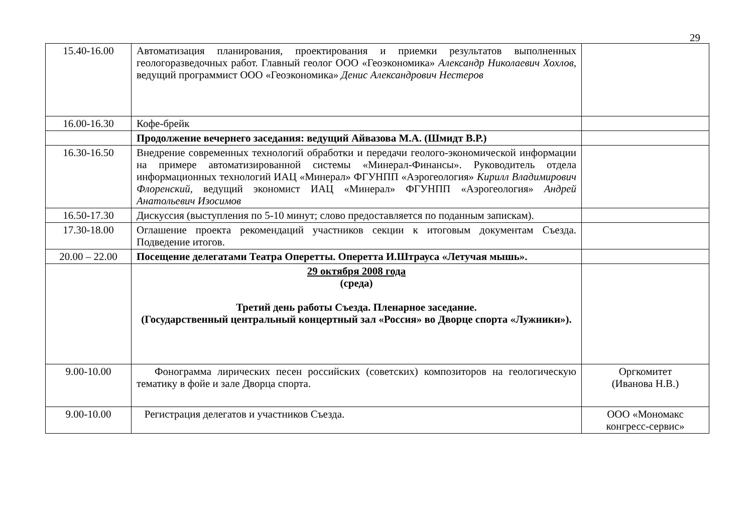29
| 15.40-16.00 | Автоматизация планирования, проектирования и приемки результатов выполненных геологоразведочных работ. Главный геолог ООО «Геоэкономика» Александр Николаевич Хохлов, ведущий программист ООО «Геоэкономика» Денис Александрович Нестеров | |
| 16.00-16.30 | Кофе-брейк | |
| | Продолжение вечернего заседания: ведущий Айвазова М.А. (Шмидт В.Р.) | |
| 16.30-16.50 | Внедрение современных технологий обработки и передачи геолого-экономической информации на примере автоматизированной системы «Минерал-Финансы». Руководитель отдела информационных технологий ИАЦ «Минерал» ФГУНПП «Аэрогеология» Кирилл Владимирович Флоренский, ведущий экономист ИАЦ «Минерал» ФГУНПП «Аэрогеология» Андрей Анатольевич Изосимов | |
| 16.50-17.30 | Дискуссия (выступления по 5-10 минут; слово предоставляется по поданным запискам). | |
| 17.30-18.00 | Оглашение проекта рекомендаций участников секции к итоговым документам Съезда. Подведение итогов. | |
| 20.00 – 22.00 | Посещение делегатами Театра Оперетты. Оперетта И.Штрауса «Летучая мышь». | |
| | 29 октября 2008 года (среда) Третий день работы Съезда. Пленарное заседание. (Государственный центральный концертный зал «Россия» во Дворце спорта «Лужники»). | |
| 9.00-10.00 | Фонограмма лирических песен российских (советских) композиторов на геологическую тематику в фойе и зале Дворца спорта. | Оргкомитет (Иванова Н.В.) |
| 9.00-10.00 | Регистрация делегатов и участников Съезда. | ООО «Мономакс конгресс-сервис» |